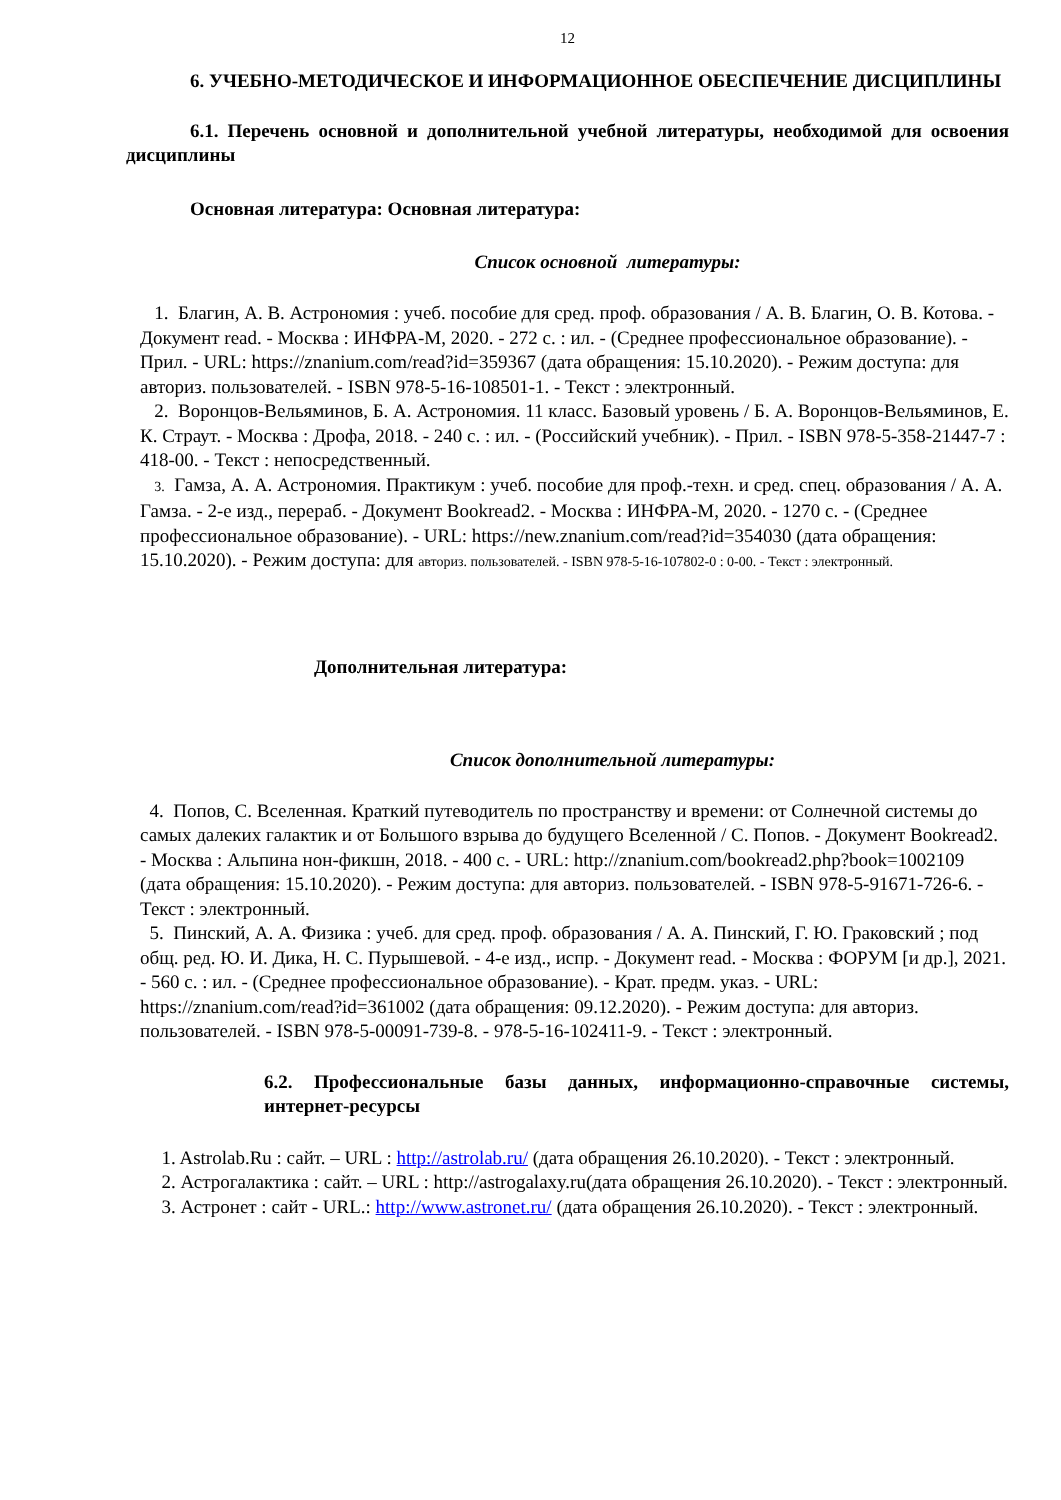12
6. УЧЕБНО-МЕТОДИЧЕСКОЕ И ИНФОРМАЦИОННОЕ ОБЕСПЕЧЕНИЕ ДИСЦИПЛИНЫ
6.1. Перечень основной и дополнительной учебной литературы, необходимой для освоения дисциплины
Основная литература: Основная литература:
Список основной литературы:
1. Благин, А. В. Астрономия : учеб. пособие для сред. проф. образования / А. В. Благин, О. В. Котова. - Документ read. - Москва : ИНФРА-М, 2020. - 272 с. : ил. - (Среднее профессиональное образование). - Прил. - URL: https://znanium.com/read?id=359367 (дата обращения: 15.10.2020). - Режим доступа: для авториз. пользователей. - ISBN 978-5-16-108501-1. - Текст : электронный.
2. Воронцов-Вельяминов, Б. А. Астрономия. 11 класс. Базовый уровень / Б. А. Воронцов-Вельяминов, Е. К. Страут. - Москва : Дрофа, 2018. - 240 с. : ил. - (Российский учебник). - Прил. - ISBN 978-5-358-21447-7 : 418-00. - Текст : непосредственный.
3. Гамза, А. А. Астрономия. Практикум : учеб. пособие для проф.-техн. и сред. спец. образования / А. А. Гамза. - 2-е изд., перераб. - Документ Bookread2. - Москва : ИНФРА-М, 2020. - 1270 с. - (Среднее профессиональное образование). - URL: https://new.znanium.com/read?id=354030 (дата обращения: 15.10.2020). - Режим доступа: для авториз. пользователей. - ISBN 978-5-16-107802-0 : 0-00. - Текст : электронный.
Дополнительная литература:
Список дополнительной литературы:
4. Попов, С. Вселенная. Краткий путеводитель по пространству и времени: от Солнечной системы до самых далеких галактик и от Большого взрыва до будущего Вселенной / С. Попов. - Документ Bookread2. - Москва : Альпина нон-фикшн, 2018. - 400 с. - URL: http://znanium.com/bookread2.php?book=1002109 (дата обращения: 15.10.2020). - Режим доступа: для авториз. пользователей. - ISBN 978-5-91671-726-6. - Текст : электронный.
5. Пинский, А. А. Физика : учеб. для сред. проф. образования / А. А. Пинский, Г. Ю. Граковский ; под общ. ред. Ю. И. Дика, Н. С. Пурышевой. - 4-е изд., испр. - Документ read. - Москва : ФОРУМ [и др.], 2021. - 560 с. : ил. - (Среднее профессиональное образование). - Крат. предм. указ. - URL: https://znanium.com/read?id=361002 (дата обращения: 09.12.2020). - Режим доступа: для авториз. пользователей. - ISBN 978-5-00091-739-8. - 978-5-16-102411-9. - Текст : электронный.
6.2. Профессиональные базы данных, информационно-справочные системы, интернет-ресурсы
1. Astrolab.Ru : сайт. – URL : http://astrolab.ru/ (дата обращения 26.10.2020). - Текст : электронный.
2. Астрогалактика : сайт. – URL : http://astrogalaxy.ru(дата обращения 26.10.2020). - Текст : электронный.
3. Астронет : сайт - URL.: http://www.astronet.ru/ (дата обращения 26.10.2020). - Текст : электронный.